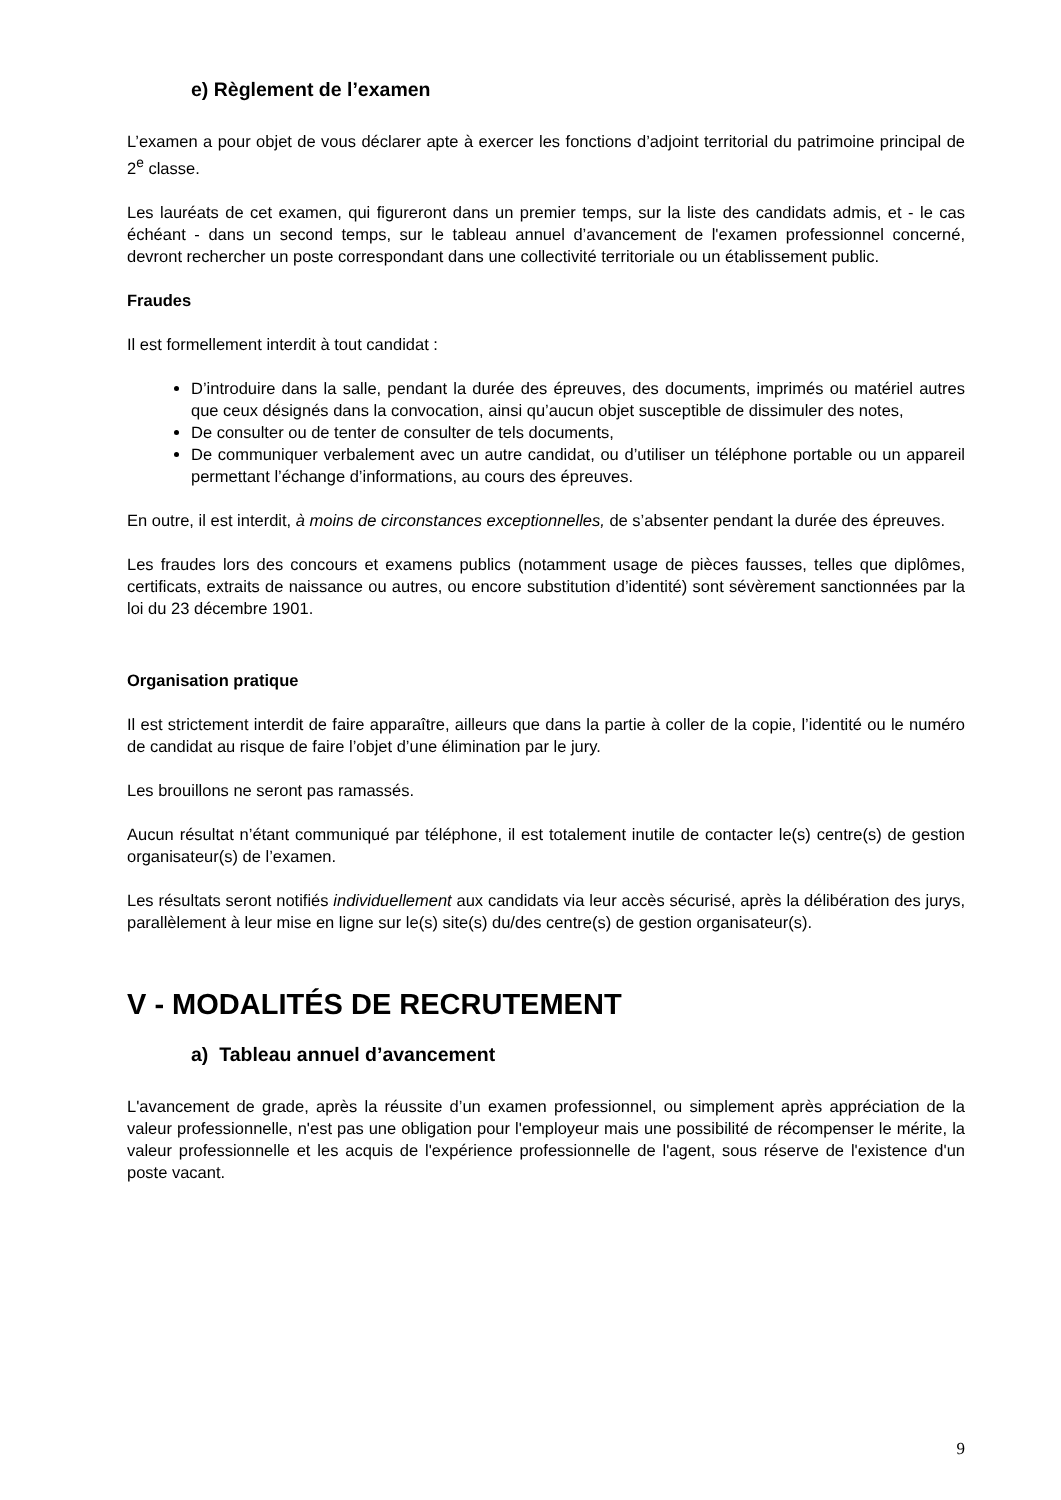e) Règlement de l’examen
L’examen a pour objet de vous déclarer apte à exercer les fonctions d’adjoint territorial du patrimoine principal de 2<sup>e</sup> classe.
Les lauréats de cet examen, qui figureront dans un premier temps, sur la liste des candidats admis, et - le cas échéant - dans un second temps, sur le tableau annuel d’avancement de l'examen professionnel concerné, devront rechercher un poste correspondant dans une collectivité territoriale ou un établissement public.
Fraudes
Il est formellement interdit à tout candidat :
D’introduire dans la salle, pendant la durée des épreuves, des documents, imprimés ou matériel autres que ceux désignés dans la convocation, ainsi qu’aucun objet susceptible de dissimuler des notes,
De consulter ou de tenter de consulter de tels documents,
De communiquer verbalement avec un autre candidat, ou d’utiliser un téléphone portable ou un appareil permettant l’échange d’informations, au cours des épreuves.
En outre, il est interdit, à moins de circonstances exceptionnelles, de s’absenter pendant la durée des épreuves.
Les fraudes lors des concours et examens publics (notamment usage de pièces fausses, telles que diplômes, certificats, extraits de naissance ou autres, ou encore substitution d’identité) sont sévèrement sanctionnées par la loi du 23 décembre 1901.
Organisation pratique
Il est strictement interdit de faire apparaître, ailleurs que dans la partie à coller de la copie, l’identité ou le numéro de candidat au risque de faire l’objet d’une élimination par le jury.
Les brouillons ne seront pas ramassés.
Aucun résultat n’étant communiqué par téléphone, il est totalement inutile de contacter le(s) centre(s) de gestion organisateur(s) de l’examen.
Les résultats seront notifiés individuellement aux candidats via leur accès sécurisé, après la délibération des jurys, parallèlement à leur mise en ligne sur le(s) site(s) du/des centre(s) de gestion organisateur(s).
V - MODALITÉS DE RECRUTEMENT
a) Tableau annuel d’avancement
L'avancement de grade, après la réussite d’un examen professionnel, ou simplement après appréciation de la valeur professionnelle, n'est pas une obligation pour l'employeur mais une possibilité de récompenser le mérite, la valeur professionnelle et les acquis de l'expérience professionnelle de l'agent, sous réserve de l'existence d'un poste vacant.
9